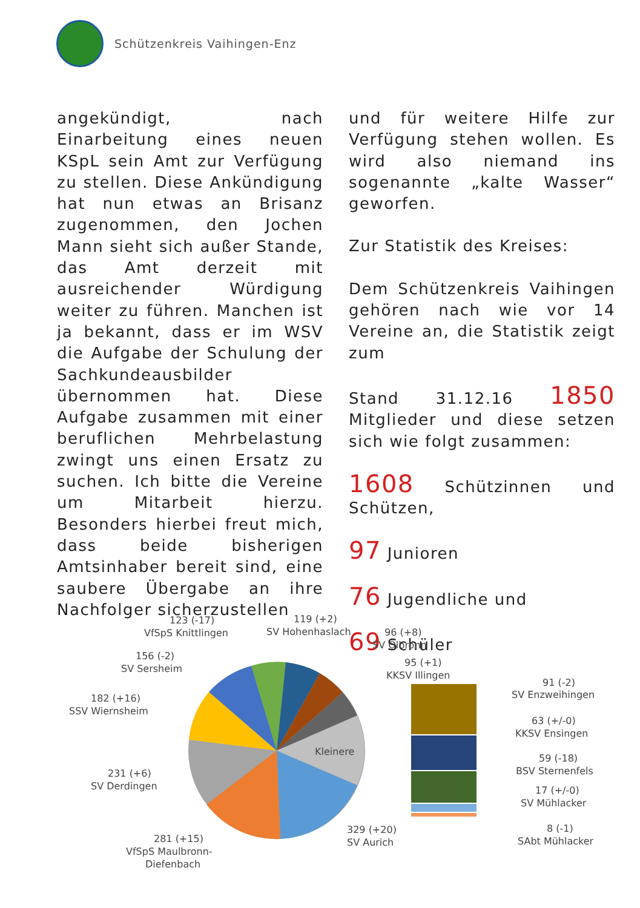Schützenkreis Vaihingen-Enz
angekündigt, nach Einarbeitung eines neuen KSpL sein Amt zur Verfügung zu stellen. Diese Ankündigung hat nun etwas an Brisanz zugenommen, den Jochen Mann sieht sich außer Stande, das Amt derzeit mit ausreichender Würdigung weiter zu führen. Manchen ist ja bekannt, dass er im WSV die Aufgabe der Schulung der Sachkundeausbilder übernommen hat. Diese Aufgabe zusammen mit einer beruflichen Mehrbelastung zwingt uns einen Ersatz zu suchen. Ich bitte die Vereine um Mitarbeit hierzu. Besonders hierbei freut mich, dass beide bisherigen Amtsinhaber bereit sind, eine saubere Übergabe an ihre Nachfolger sicherzustellen
und für weitere Hilfe zur Verfügung stehen wollen. Es wird also niemand ins sogenannte „kalte Wasser“ geworfen.
Zur Statistik des Kreises:
Dem Schützenkreis Vaihingen gehören nach wie vor 14 Vereine an, die Statistik zeigt zum
Stand 31.12.16 1850 Mitglieder und diese setzen sich wie folgt zusammen:
1608 Schützinnen und Schützen,
97 Junioren
76 Jugendliche und
69 Schüler
Kleinere
123 (-17)
VfSpS Knittlingen
119 (+2)
SV Hohenhaslach
96 (+8)
SV Ölbronn
95 (+1)
KKSV Illingen
156 (-2)
SV Sersheim
182 (+16)
SSV Wiernsheim
231 (+6)
SV Derdingen
281 (+15)
VfSpS Maulbronn-
Diefenbach
329 (+20)
SV Aurich
91 (-2)
SV Enzweihingen
63 (+/-0)
KKSV Ensingen
59 (-18)
BSV Sternenfels
17 (+/-0)
SV Mühlacker
8 (-1)
SAbt Mühlacker